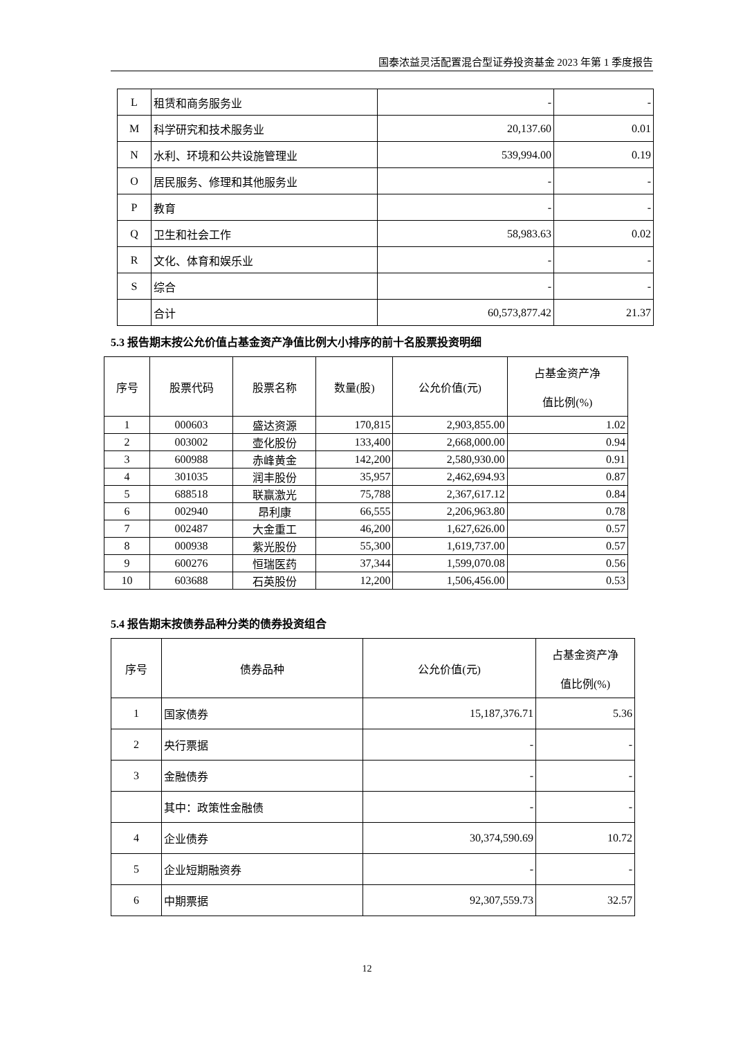国泰浓益灵活配置混合型证券投资基金 2023 年第 1 季度报告
| L | 租赁和商务服务业 | - | - |
| M | 科学研究和技术服务业 | 20,137.60 | 0.01 |
| N | 水利、环境和公共设施管理业 | 539,994.00 | 0.19 |
| O | 居民服务、修理和其他服务业 | - | - |
| P | 教育 | - | - |
| Q | 卫生和社会工作 | 58,983.63 | 0.02 |
| R | 文化、体育和娱乐业 | - | - |
| S | 综合 | - | - |
| | 合计 | 60,573,877.42 | 21.37 |
5.3 报告期末按公允价值占基金资产净值比例大小排序的前十名股票投资明细
| 序号 | 股票代码 | 股票名称 | 数量(股) | 公允价值(元) | 占基金资产净 值比例(%) |
| --- | --- | --- | --- | --- | --- |
| 1 | 000603 | 盛达资源 | 170,815 | 2,903,855.00 | 1.02 |
| 2 | 003002 | 壶化股份 | 133,400 | 2,668,000.00 | 0.94 |
| 3 | 600988 | 赤峰黄金 | 142,200 | 2,580,930.00 | 0.91 |
| 4 | 301035 | 润丰股份 | 35,957 | 2,462,694.93 | 0.87 |
| 5 | 688518 | 联赢激光 | 75,788 | 2,367,617.12 | 0.84 |
| 6 | 002940 | 昂利康 | 66,555 | 2,206,963.80 | 0.78 |
| 7 | 002487 | 大金重工 | 46,200 | 1,627,626.00 | 0.57 |
| 8 | 000938 | 紫光股份 | 55,300 | 1,619,737.00 | 0.57 |
| 9 | 600276 | 恒瑞医药 | 37,344 | 1,599,070.08 | 0.56 |
| 10 | 603688 | 石英股份 | 12,200 | 1,506,456.00 | 0.53 |
5.4 报告期末按债券品种分类的债券投资组合
| 序号 | 债券品种 | 公允价值(元) | 占基金资产净 值比例(%) |
| --- | --- | --- | --- |
| 1 | 国家债券 | 15,187,376.71 | 5.36 |
| 2 | 央行票据 | - | - |
| 3 | 金融债券 | - | - |
| | 其中：政策性金融债 | - | - |
| 4 | 企业债券 | 30,374,590.69 | 10.72 |
| 5 | 企业短期融资券 | - | - |
| 6 | 中期票据 | 92,307,559.73 | 32.57 |
12